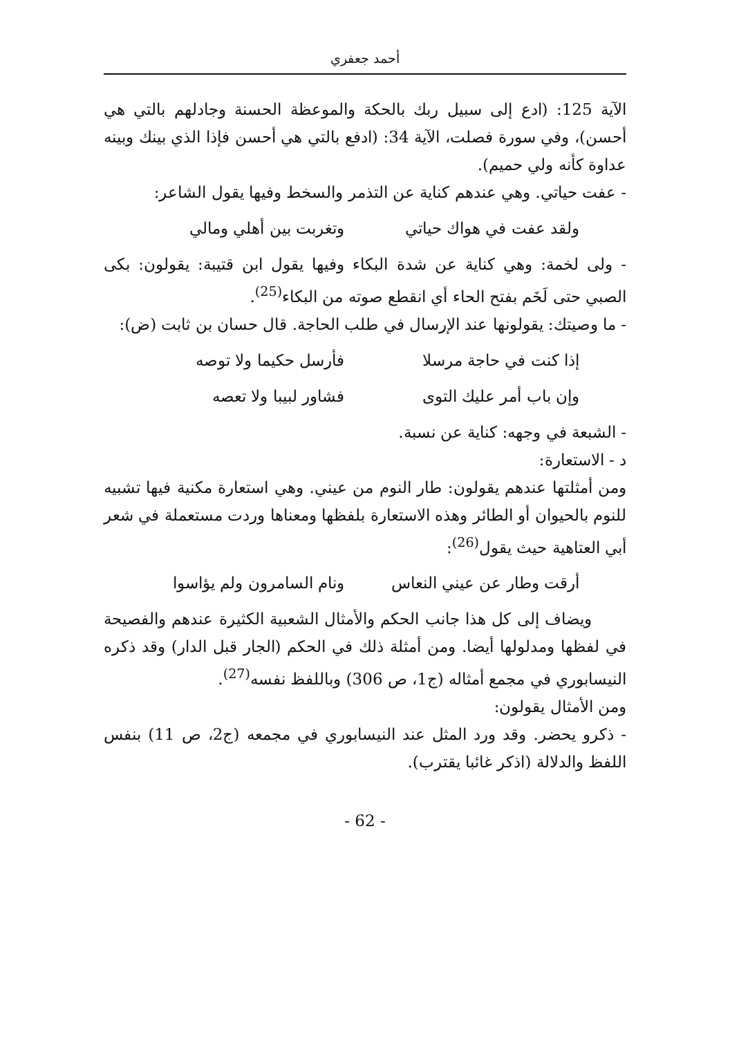أحمد جعفري
الآية 125: (ادع إلى سبيل ربك بالحكة والموعظة الحسنة وجادلهم بالتي هي أحسن)، وفي سورة فصلت، الآية 34: (ادفع بالتي هي أحسن فإذا الذي بينك وبينه عداوة كأنه ولي حميم).
- عفت حياتي. وهي عندهم كناية عن التذمر والسخط وفيها يقول الشاعر:
ولقد عفت في هواك حياتي وتغربت بين أهلي ومالي
- ولى لخمة: وهي كناية عن شدة البكاء وفيها يقول ابن قتيبة: يقولون: بكى الصبي حتى لَخَم بفتح الحاء أي انقطع صوته من البكاء<sup>(25)</sup>.
- ما وصيتك: يقولونها عند الإرسال في طلب الحاجة. قال حسان بن ثابت (ض):
إذا كنت في حاجة مرسلا فأرسل حكيما ولا توصه
وإن باب أمر عليك التوى فشاور لبيبا ولا تعصه
- الشبعة في وجهه: كناية عن نسبة.
د - الاستعارة:
ومن أمثلتها عندهم يقولون: طار النوم من عيني. وهي استعارة مكنية فيها تشبيه للنوم بالحيوان أو الطائر وهذه الاستعارة بلفظها ومعناها وردت مستعملة في شعر أبي العتاهية حيث يقول<sup>(26)</sup>:
أرقت وطار عن عيني النعاس ونام السامرون ولم يؤاسوا
ويضاف إلى كل هذا جانب الحكم والأمثال الشعبية الكثيرة عندهم والفصيحة في لفظها ومدلولها أيضا. ومن أمثلة ذلك في الحكم (الجار قبل الدار) وقد ذكره النيسابوري في مجمع أمثاله (ج1، ص 306) وباللفظ نفسه<sup>(27)</sup>.
ومن الأمثال يقولون:
- ذكرو يحضر. وقد ورد المثل عند النيسابوري في مجمعه (ج2، ص 11) بنفس اللفظ والدلالة (اذكر غائبا يقترب).
- 62 -